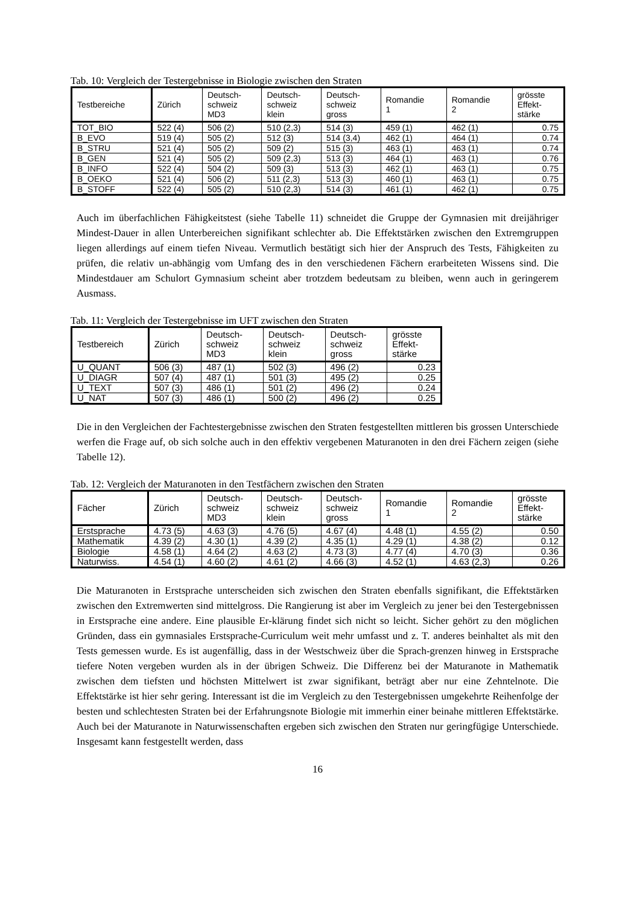Tab. 10: Vergleich der Testergebnisse in Biologie zwischen den Straten
| Testbereiche | Zürich | Deutsch- schweiz MD3 | Deutsch- schweiz klein | Deutsch- schweiz gross | Romandie 1 | Romandie 2 | grösste Effekt- stärke |
| --- | --- | --- | --- | --- | --- | --- | --- |
| TOT_BIO | 522 (4) | 506 (2) | 510 (2,3) | 514 (3) | 459 (1) | 462 (1) | 0.75 |
| B_EVO | 519 (4) | 505 (2) | 512 (3) | 514 (3,4) | 462 (1) | 464 (1) | 0.74 |
| B_STRU | 521 (4) | 505 (2) | 509 (2) | 515 (3) | 463 (1) | 463 (1) | 0.74 |
| B_GEN | 521 (4) | 505 (2) | 509 (2,3) | 513 (3) | 464 (1) | 463 (1) | 0.76 |
| B_INFO | 522 (4) | 504 (2) | 509 (3) | 513 (3) | 462 (1) | 463 (1) | 0.75 |
| B_OEKO | 521 (4) | 506 (2) | 511 (2,3) | 513 (3) | 460 (1) | 463 (1) | 0.75 |
| B_STOFF | 522 (4) | 505 (2) | 510 (2,3) | 514 (3) | 461 (1) | 462 (1) | 0.75 |
Auch im überfachlichen Fähigkeitstest (siehe Tabelle 11) schneidet die Gruppe der Gymnasien mit dreijähriger Mindest-Dauer in allen Unterbereichen signifikant schlechter ab. Die Effektstärken zwischen den Extremgruppen liegen allerdings auf einem tiefen Niveau. Vermutlich bestätigt sich hier der Anspruch des Tests, Fähigkeiten zu prüfen, die relativ un-abhängig vom Umfang des in den verschiedenen Fächern erarbeiteten Wissens sind. Die Mindestdauer am Schulort Gymnasium scheint aber trotzdem bedeutsam zu bleiben, wenn auch in geringerem Ausmass.
Tab. 11: Vergleich der Testergebnisse im UFT zwischen den Straten
| Testbereich | Zürich | Deutsch- schweiz MD3 | Deutsch- schweiz klein | Deutsch- schweiz gross | grösste Effekt- stärke |
| --- | --- | --- | --- | --- | --- |
| U_QUANT | 506 (3) | 487 (1) | 502 (3) | 496 (2) | 0.23 |
| U_DIAGR | 507 (4) | 487 (1) | 501 (3) | 495 (2) | 0.25 |
| U_TEXT | 507 (3) | 486 (1) | 501 (2) | 496 (2) | 0.24 |
| U_NAT | 507 (3) | 486 (1) | 500 (2) | 496 (2) | 0.25 |
Die in den Vergleichen der Fachtestergebnisse zwischen den Straten festgestellten mittleren bis grossen Unterschiede werfen die Frage auf, ob sich solche auch in den effektiv vergebenen Maturanoten in den drei Fächern zeigen (siehe Tabelle 12).
Tab. 12: Vergleich der Maturanoten in den Testfächern zwischen den Straten
| Fächer | Zürich | Deutsch- schweiz MD3 | Deutsch- schweiz klein | Deutsch- schweiz gross | Romandie 1 | Romandie 2 | grösste Effekt- stärke |
| --- | --- | --- | --- | --- | --- | --- | --- |
| Erstsprache | 4.73 (5) | 4.63 (3) | 4.76 (5) | 4.67 (4) | 4.48 (1) | 4.55 (2) | 0.50 |
| Mathematik | 4.39 (2) | 4.30 (1) | 4.39 (2) | 4.35 (1) | 4.29 (1) | 4.38 (2) | 0.12 |
| Biologie | 4.58 (1) | 4.64 (2) | 4.63 (2) | 4.73 (3) | 4.77 (4) | 4.70 (3) | 0.36 |
| Naturwiss. | 4.54 (1) | 4.60 (2) | 4.61 (2) | 4.66 (3) | 4.52 (1) | 4.63 (2,3) | 0.26 |
Die Maturanoten in Erstsprache unterscheiden sich zwischen den Straten ebenfalls signifikant, die Effektstärken zwischen den Extremwerten sind mittelgross. Die Rangierung ist aber im Vergleich zu jener bei den Testergebnissen in Erstsprache eine andere. Eine plausible Er-klärung findet sich nicht so leicht. Sicher gehört zu den möglichen Gründen, dass ein gymnasiales Erstsprache-Curriculum weit mehr umfasst und z. T. anderes beinhaltet als mit den Tests gemessen wurde. Es ist augenfällig, dass in der Westschweiz über die Sprach-grenzen hinweg in Erstsprache tiefere Noten vergeben wurden als in der übrigen Schweiz. Die Differenz bei der Maturanote in Mathematik zwischen dem tiefsten und höchsten Mittelwert ist zwar signifikant, beträgt aber nur eine Zehntelnote. Die Effektstärke ist hier sehr gering. Interessant ist die im Vergleich zu den Testergebnissen umgekehrte Reihenfolge der besten und schlechtesten Straten bei der Erfahrungsnote Biologie mit immerhin einer beinahe mittleren Effektstärke. Auch bei der Maturanote in Naturwissenschaften ergeben sich zwischen den Straten nur geringfügige Unterschiede. Insgesamt kann festgestellt werden, dass
16